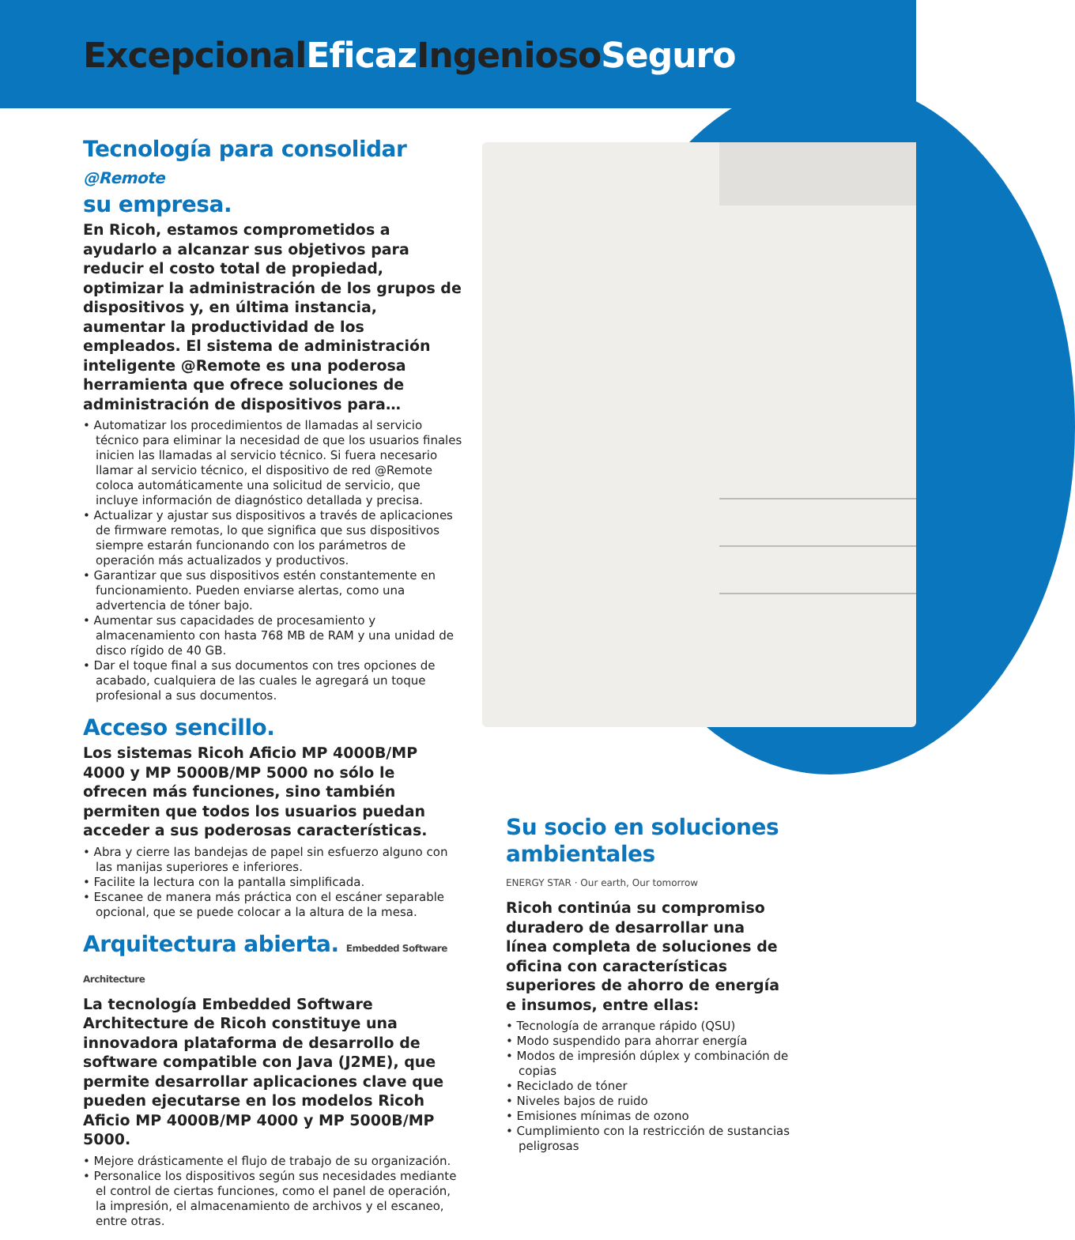Excepcional Eficaz Ingenioso Seguro
Tecnología para consolidar @Remote
su empresa.
En Ricoh, estamos comprometidos a ayudarlo a alcanzar sus objetivos para reducir el costo total de propiedad, optimizar la administración de los grupos de dispositivos y, en última instancia, aumentar la productividad de los empleados. El sistema de administración inteligente @Remote es una poderosa herramienta que ofrece soluciones de administración de dispositivos para…
• Automatizar los procedimientos de llamadas al servicio técnico para eliminar la necesidad de que los usuarios finales inicien las llamadas al servicio técnico. Si fuera necesario llamar al servicio técnico, el dispositivo de red @Remote coloca automáticamente una solicitud de servicio, que incluye información de diagnóstico detallada y precisa.
• Actualizar y ajustar sus dispositivos a través de aplicaciones de firmware remotas, lo que significa que sus dispositivos siempre estarán funcionando con los parámetros de operación más actualizados y productivos.
• Garantizar que sus dispositivos estén constantemente en funcionamiento. Pueden enviarse alertas, como una advertencia de tóner bajo.
• Aumentar sus capacidades de procesamiento y almacenamiento con hasta 768 MB de RAM y una unidad de disco rígido de 40 GB.
• Dar el toque final a sus documentos con tres opciones de acabado, cualquiera de las cuales le agregará un toque profesional a sus documentos.
Acceso sencillo.
Los sistemas Ricoh Aficio MP 4000B/MP 4000 y MP 5000B/MP 5000 no sólo le ofrecen más funciones, sino también permiten que todos los usuarios puedan acceder a sus poderosas características.
• Abra y cierre las bandejas de papel sin esfuerzo alguno con las manijas superiores e inferiores.
• Facilite la lectura con la pantalla simplificada.
• Escanee de manera más práctica con el escáner separable opcional, que se puede colocar a la altura de la mesa.
Arquitectura abierta. Embedded Software Architecture
La tecnología Embedded Software Architecture de Ricoh constituye una innovadora plataforma de desarrollo de software compatible con Java (J2ME), que permite desarrollar aplicaciones clave que pueden ejecutarse en los modelos Ricoh Aficio MP 4000B/MP 4000 y MP 5000B/MP 5000.
• Mejore drásticamente el flujo de trabajo de su organización.
• Personalice los dispositivos según sus necesidades mediante el control de ciertas funciones, como el panel de operación, la impresión, el almacenamiento de archivos y el escaneo, entre otras.
Su socio en soluciones ambientales
ENERGY STAR · Our earth, Our tomorrow
Ricoh continúa su compromiso duradero de desarrollar una línea completa de soluciones de oficina con características superiores de ahorro de energía e insumos, entre ellas:
• Tecnología de arranque rápido (QSU)
• Modo suspendido para ahorrar energía
• Modos de impresión dúplex y combinación de copias
• Reciclado de tóner
• Niveles bajos de ruido
• Emisiones mínimas de ozono
• Cumplimiento con la restricción de sustancias peligrosas